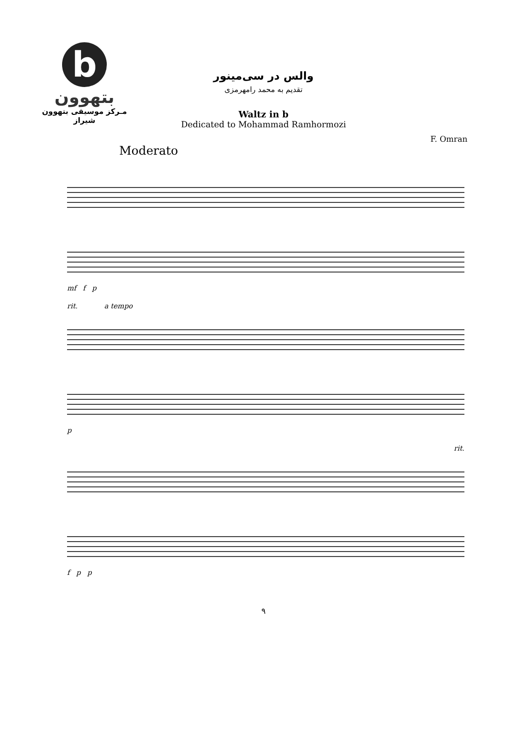b
بتهوون
مـرکز موسیقی بتهوون شیراز
والس در سی‌مینور
تقدیم به محمد رامهرمزی
Waltz in b
Dedicated to Mohammad Ramhormozi
F. Omran
Moderato
mf f p
rit. a tempo
p
rit.
f p p
۹